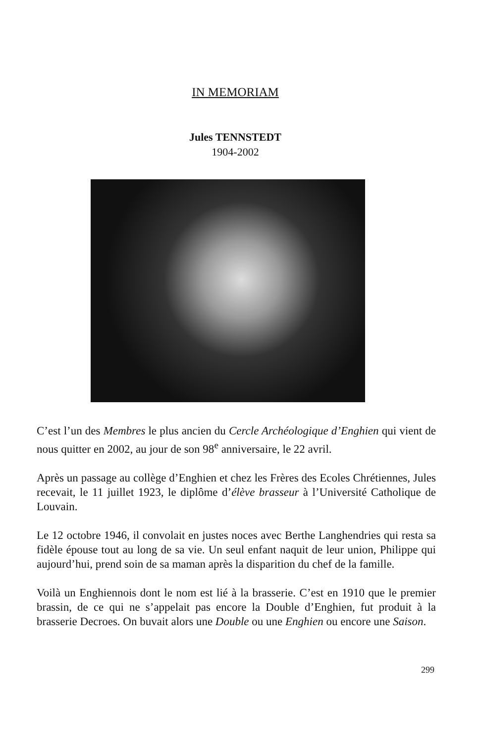IN MEMORIAM
Jules TENNSTEDT
1904-2002
C’est l’un des Membres le plus ancien du Cercle Archéologique d’Enghien qui vient de nous quitter en 2002, au jour de son 98<sup>e</sup> anniversaire, le 22 avril.
Après un passage au collège d’Enghien et chez les Frères des Ecoles Chrétiennes, Jules recevait, le 11 juillet 1923, le diplôme d’élève brasseur à l’Université Catholique de Louvain.
Le 12 octobre 1946, il convolait en justes noces avec Berthe Langhendries qui resta sa fidèle épouse tout au long de sa vie. Un seul enfant naquit de leur union, Philippe qui aujourd’hui, prend soin de sa maman après la disparition du chef de la famille.
Voilà un Enghiennois dont le nom est lié à la brasserie. C’est en 1910 que le premier brassin, de ce qui ne s’appelait pas encore la Double d’Enghien, fut produit à la brasserie Decroes. On buvait alors une Double ou une Enghien ou encore une Saison.
299